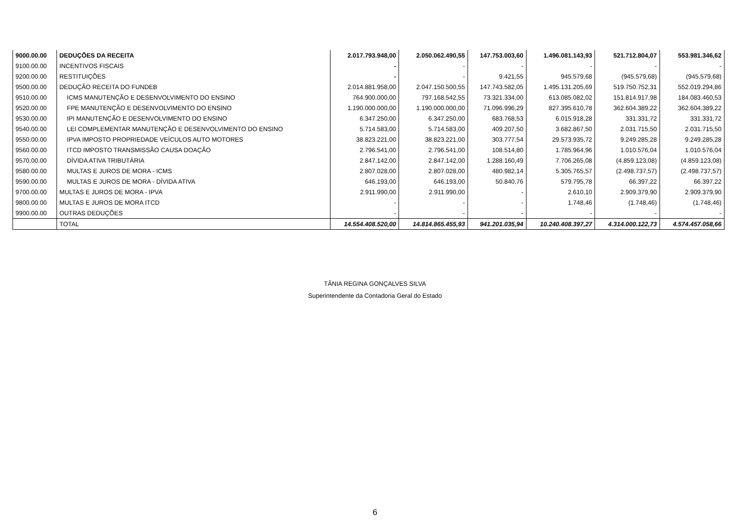| 9000.00.00 | DEDUÇÕES DA RECEITA | 2.017.793.948,00 | 2.050.062.490,55 | 147.753.003,60 | 1.496.081.143,93 | 521.712.804,07 | 553.981.346,62 |
| 9100.00.00 | INCENTIVOS FISCAIS | - | - | - | - | - | - |
| 9200.00.00 | RESTITUIÇÕES | - | - | 9.421,55 | 945.579,68 | (945.579,68) | (945.579,68) |
| 9500.00.00 | DEDUÇÃO RECEITA DO FUNDEB | 2.014.881.958,00 | 2.047.150.500,55 | 147.743.582,05 | 1.495.131.205,69 | 519.750.752,31 | 552.019.294,86 |
| 9510.00.00 | ICMS MANUTENÇÃO E DESENVOLVIMENTO DO ENSINO | 764.900.000,00 | 797.168.542,55 | 73.321.334,00 | 613.085.082,02 | 151.814.917,98 | 184.083.460,53 |
| 9520.00.00 | FPE MANUTENÇÃO E DESENVOLVIMENTO DO ENSINO | 1.190.000.000,00 | 1.190.000.000,00 | 71.096.996,29 | 827.395.610,78 | 362.604.389,22 | 362.604.389,22 |
| 9530.00.00 | IPI MANUTENÇÃO E DESENVOLVIMENTO DO ENSINO | 6.347.250,00 | 6.347.250,00 | 683.768,53 | 6.015.918,28 | 331.331,72 | 331.331,72 |
| 9540.00.00 | LEI COMPLEMENTAR MANUTENÇÃO E DESENVOLVIMENTO DO ENSINO | 5.714.583,00 | 5.714.583,00 | 409.207,50 | 3.682.867,50 | 2.031.715,50 | 2.031.715,50 |
| 9550.00.00 | IPVA IMPOSTO PROPRIEDADE VEÍCULOS AUTO MOTORES | 38.823.221,00 | 38.823.221,00 | 303.777,54 | 29.573.935,72 | 9.249.285,28 | 9.249.285,28 |
| 9560.00.00 | ITCD IMPOSTO TRANSMISSÃO CAUSA DOAÇÃO | 2.796.541,00 | 2.796.541,00 | 108.514,80 | 1.785.964,96 | 1.010.576,04 | 1.010.576,04 |
| 9570.00.00 | DÍVIDA ATIVA TRIBUTÁRIA | 2.847.142,00 | 2.847.142,00 | 1.288.160,49 | 7.706.265,08 | (4.859.123,08) | (4.859.123,08) |
| 9580.00.00 | MULTAS E JUROS DE MORA - ICMS | 2.807.028,00 | 2.807.028,00 | 480.982,14 | 5.305.765,57 | (2.498.737,57) | (2.498.737,57) |
| 9590.00.00 | MULTAS E JUROS DE MORA - DÍVIDA ATIVA | 646.193,00 | 646.193,00 | 50.840,76 | 579.795,78 | 66.397,22 | 66.397,22 |
| 9700.00.00 | MULTAS E JUROS DE MORA - IPVA | 2.911.990,00 | 2.911.990,00 | - | 2.610,10 | 2.909.379,90 | 2.909.379,90 |
| 9800.00.00 | MULTAS E JUROS DE MORA ITCD | - | - | - | 1.748,46 | (1.748,46) | (1.748,46) |
| 9900.00.00 | OUTRAS DEDUÇÕES | - | - | - | - | - | - |
| | TOTAL | 14.554.408.520,00 | 14.814.865.455,93 | 941.201.035,94 | 10.240.408.397,27 | 4.314.000.122,73 | 4.574.457.058,66 |
TÂNIA REGINA GONÇALVES SILVA
Superintendente da Contadoria Geral do Estado
6